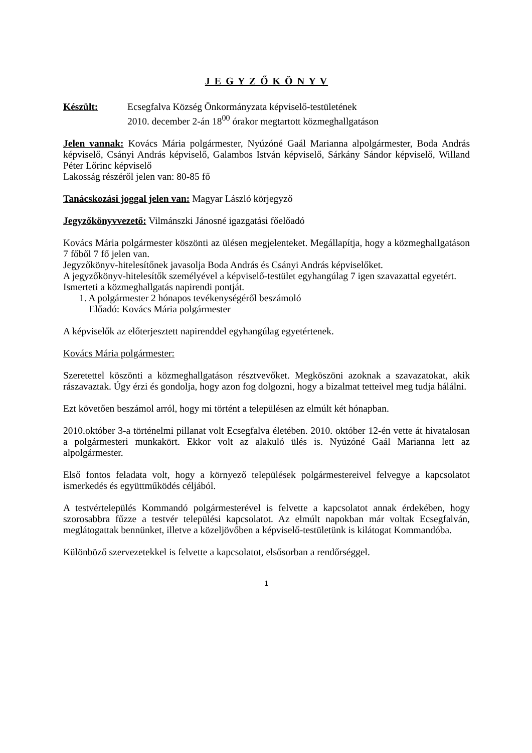J E G Y Z Ő K Ö N Y V
Készült: Ecsegfalva Község Önkormányzata képviselő-testületének
2010. december 2-án 18<sup>00</sup> órakor megtartott közmeghallgatáson
Jelen vannak: Kovács Mária polgármester, Nyúzóné Gaál Marianna alpolgármester, Boda András képviselő, Csányi András képviselő, Galambos István képviselő, Sárkány Sándor képviselő, Willand Péter Lőrinc képviselő
Lakosság részéről jelen van: 80-85 fő
Tanácskozási joggal jelen van: Magyar László körjegyző
Jegyzőkönyvvezető: Vilmánszki Jánosné igazgatási főelőadó
Kovács Mária polgármester köszönti az ülésen megjelenteket. Megállapítja, hogy a közmeghallgatáson 7 főből 7 fő jelen van.
Jegyzőkönyv-hitelesítőnek javasolja Boda András és Csányi András képviselőket.
A jegyzőkönyv-hitelesítők személyével a képviselő-testület egyhangúlag 7 igen szavazattal egyetért.
Ismerteti a közmeghallgatás napirendi pontját.
1. A polgármester 2 hónapos tevékenységéről beszámoló
Előadó: Kovács Mária polgármester
A képviselők az előterjesztett napirenddel egyhangúlag egyetértenek.
Kovács Mária polgármester:
Szeretettel köszönti a közmeghallgatáson résztvevőket. Megköszöni azoknak a szavazatokat, akik rászavaztak. Úgy érzi és gondolja, hogy azon fog dolgozni, hogy a bizalmat tetteivel meg tudja hálálni.
Ezt követően beszámol arról, hogy mi történt a településen az elmúlt két hónapban.
2010.október 3-a történelmi pillanat volt Ecsegfalva életében. 2010. október 12-én vette át hivatalosan a polgármesteri munkakört. Ekkor volt az alakuló ülés is. Nyúzóné Gaál Marianna lett az alpolgármester.
Első fontos feladata volt, hogy a környező települések polgármestereivel felvegye a kapcsolatot ismerkedés és együttműködés céljából.
A testvértelepülés Kommandó polgármesterével is felvette a kapcsolatot annak érdekében, hogy szorosabbra fűzze a testvér települési kapcsolatot. Az elmúlt napokban már voltak Ecsegfalván, meglátogattak bennünket, illetve a közeljövőben a képviselő-testületünk is kilátogat Kommandóba.
Különböző szervezetekkel is felvette a kapcsolatot, elsősorban a rendőrséggel.
1